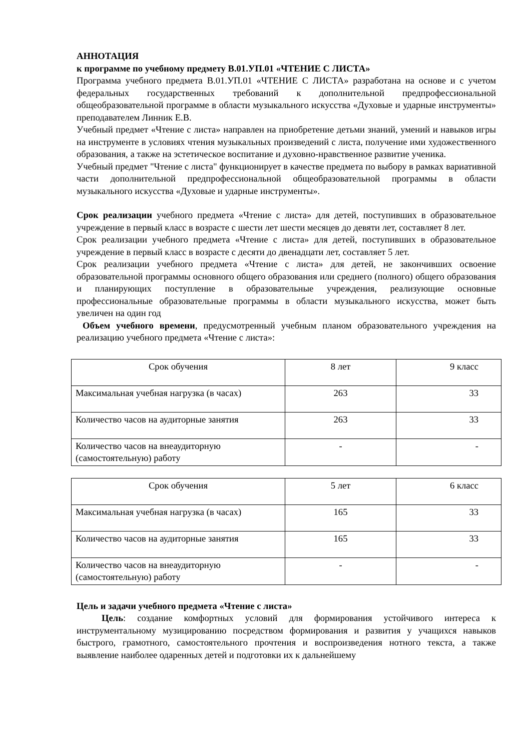АННОТАЦИЯ
к программе по учебному предмету В.01.УП.01 «ЧТЕНИЕ С ЛИСТА»
Программа учебного предмета В.01.УП.01 «ЧТЕНИЕ С ЛИСТА» разработана на основе и с учетом федеральных государственных требований к дополнительной предпрофессиональной общеобразовательной программе в области музыкального искусства «Духовые и ударные инструменты» преподавателем Линник Е.В.
Учебный предмет «Чтение с листа» направлен на приобретение детьми знаний, умений и навыков игры на инструменте в условиях чтения музыкальных произведений с листа, получение ими художественного образования, а также на эстетическое воспитание и духовно-нравственное развитие ученика.
Учебный предмет "Чтение с листа" функционирует в качестве предмета по выбору в рамках вариативной части дополнительной предпрофессиональной общеобразовательной программы в области музыкального искусства «Духовые и ударные инструменты».
Срок реализации учебного предмета «Чтение с листа» для детей, поступивших в образовательное учреждение в первый класс в возрасте с шести лет шести месяцев до девяти лет, составляет 8 лет.
Срок реализации учебного предмета «Чтение с листа» для детей, поступивших в образовательное учреждение в первый класс в возрасте с десяти до двенадцати лет, составляет 5 лет.
Срок реализации учебного предмета «Чтение с листа» для детей, не закончивших освоение образовательной программы основного общего образования или среднего (полного) общего образования и планирующих поступление в образовательные учреждения, реализующие основные профессиональные образовательные программы в области музыкального искусства, может быть увеличен на один год
Объем учебного времени, предусмотренный учебным планом образовательного учреждения на реализацию учебного предмета «Чтение с листа»:
| Срок обучения | 8 лет | 9 класс |
| Максимальная учебная нагрузка (в часах) | 263 | 33 |
| Количество часов на аудиторные занятия | 263 | 33 |
| Количество часов на внеаудиторную (самостоятельную) работу | - | - |
| Срок обучения | 5 лет | 6 класс |
| Максимальная учебная нагрузка (в часах) | 165 | 33 |
| Количество часов на аудиторные занятия | 165 | 33 |
| Количество часов на внеаудиторную (самостоятельную) работу | - | - |
Цель и задачи учебного предмета «Чтение с листа»
Цель: создание комфортных условий для формирования устойчивого интереса к инструментальному музицированию посредством формирования и развития у учащихся навыков быстрого, грамотного, самостоятельного прочтения и воспроизведения нотного текста, а также выявление наиболее одаренных детей и подготовки их к дальнейшему